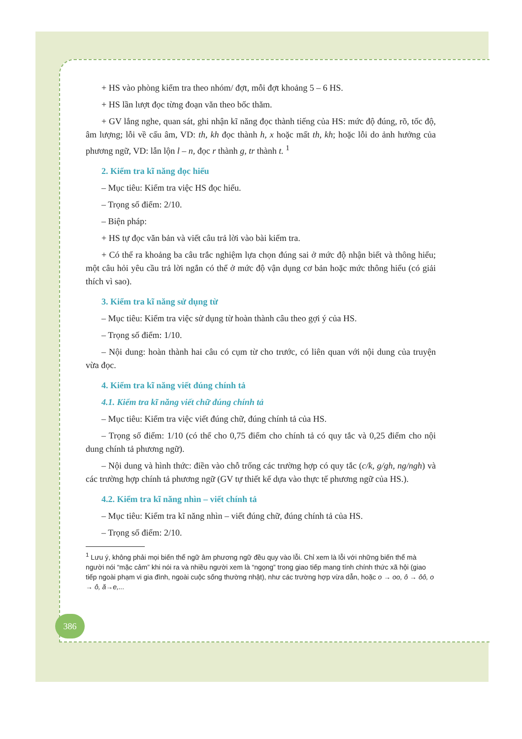+ HS vào phòng kiểm tra theo nhóm/ đợt, mỗi đợt khoảng 5 – 6 HS.
+ HS lần lượt đọc từng đoạn văn theo bốc thăm.
+ GV lắng nghe, quan sát, ghi nhận kĩ năng đọc thành tiếng của HS: mức độ đúng, rõ, tốc độ, âm lượng; lỗi về cấu âm, VD: th, kh đọc thành h, x hoặc mất th, kh; hoặc lỗi do ảnh hưởng của phương ngữ, VD: lẫn lộn l – n, đọc r thành g, tr thành t. <sup>1</sup>
2. Kiểm tra kĩ năng đọc hiểu
– Mục tiêu: Kiểm tra việc HS đọc hiểu.
– Trọng số điểm: 2/10.
– Biện pháp:
+ HS tự đọc văn bản và viết câu trả lời vào bài kiểm tra.
+ Có thể ra khoảng ba câu trắc nghiệm lựa chọn đúng sai ở mức độ nhận biết và thông hiểu; một câu hỏi yêu cầu trả lời ngắn có thể ở mức độ vận dụng cơ bản hoặc mức thông hiểu (có giải thích vì sao).
3. Kiểm tra kĩ năng sử dụng từ
– Mục tiêu: Kiểm tra việc sử dụng từ hoàn thành câu theo gợi ý của HS.
– Trọng số điểm: 1/10.
– Nội dung: hoàn thành hai câu có cụm từ cho trước, có liên quan với nội dung của truyện vừa đọc.
4. Kiểm tra kĩ năng viết đúng chính tả
4.1. Kiểm tra kĩ năng viết chữ đúng chính tả
– Mục tiêu: Kiểm tra việc viết đúng chữ, đúng chính tả của HS.
– Trọng số điểm: 1/10 (có thể cho 0,75 điểm cho chính tả có quy tắc và 0,25 điểm cho nội dung chính tả phương ngữ).
– Nội dung và hình thức: điền vào chỗ trống các trường hợp có quy tắc (c/k, g/gh, ng/ngh) và các trường hợp chính tả phương ngữ (GV tự thiết kế dựa vào thực tế phương ngữ của HS.).
4.2. Kiểm tra kĩ năng nhìn – viết chính tả
– Mục tiêu: Kiểm tra kĩ năng nhìn – viết đúng chữ, đúng chính tả của HS.
– Trọng số điểm: 2/10.
<sup>1</sup> Lưu ý, không phải mọi biến thể ngữ âm phương ngữ đều quy vào lỗi. Chỉ xem là lỗi với những biến thể mà người nói “mặc cảm” khi nói ra và nhiều người xem là “ngọng” trong giao tiếp mang tính chính thức xã hội (giao tiếp ngoài phạm vi gia đình, ngoài cuộc sống thường nhật), như các trường hợp vừa dẫn, hoặc o → oo, ô → ôô, o → ô, ă→e,...
386